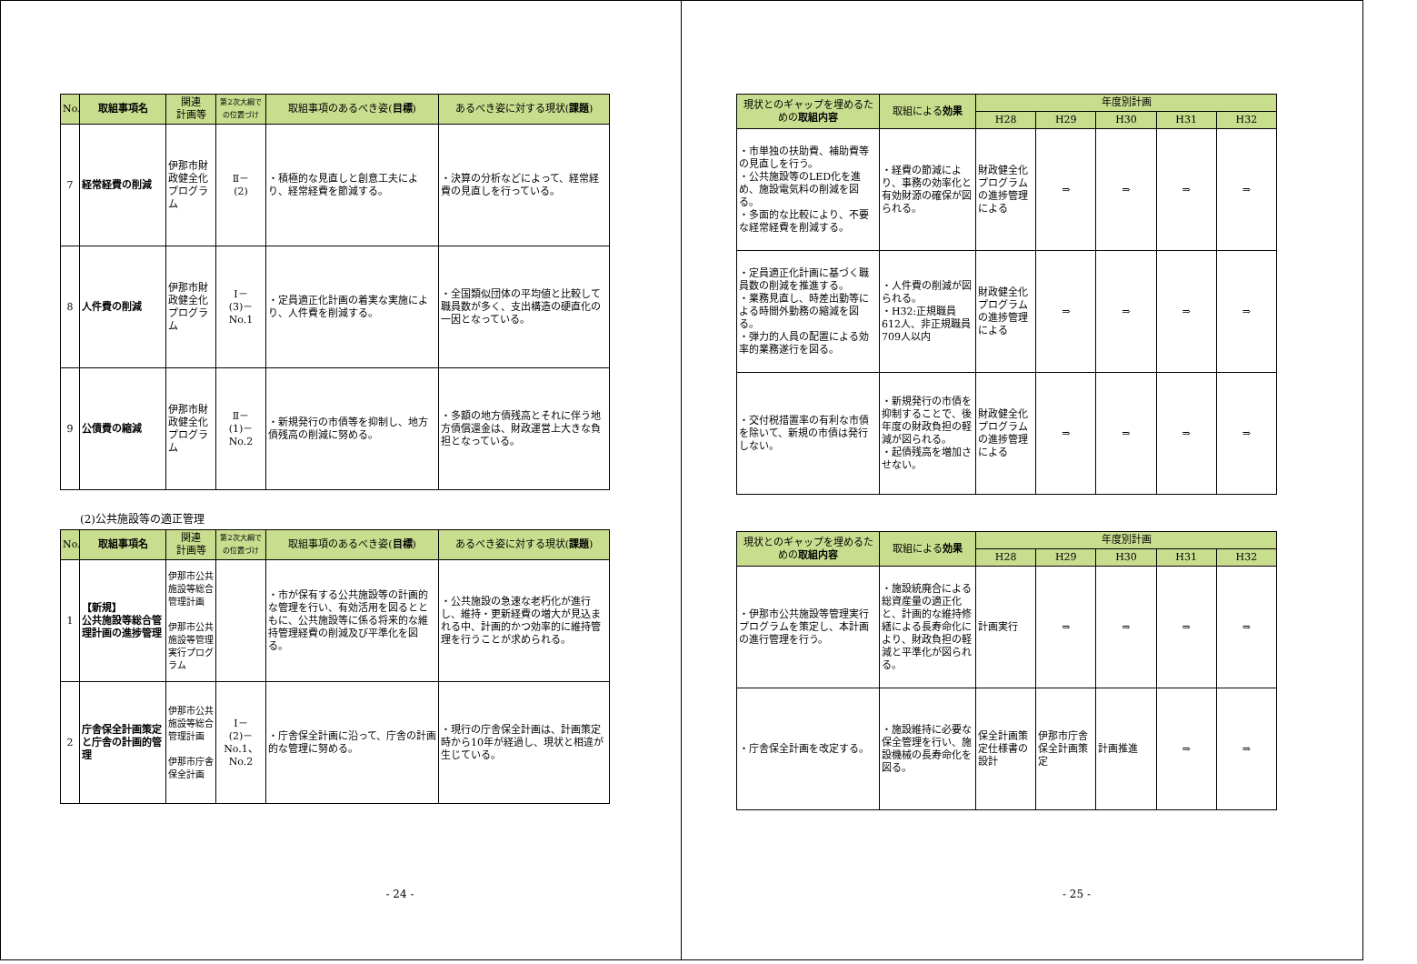| No. | 取組事項名 | 関連 計画等 | 第2次大綱での位置づけ | 取組事項のあるべき姿( 目標 ) | あるべき姿に対する現状( 課題 ) |
| --- | --- | --- | --- | --- | --- |
| 7 | 経常経費の削減 | 伊那市財政健全化プログラム | Ⅱ－ (2) | ・積極的な見直しと創意工夫により、経常経費を節減する。 | ・決算の分析などによって、経常経費の見直しを行っている。 |
| 8 | 人件費の削減 | 伊那市財政健全化プログラム | Ⅰ－ (3)－ No.1 | ・定員適正化計画の着実な実施により、人件費を削減する。 | ・全国類似団体の平均値と比較して職員数が多く、支出構造の硬直化の一因となっている。 |
| 9 | 公債費の縮減 | 伊那市財政健全化プログラム | Ⅱ－ (1)－ No.2 | ・新規発行の市債等を抑制し、地方債残高の削減に努める。 | ・多額の地方債残高とそれに伴う地方債償還金は、財政運営上大きな負担となっている。 |
(2)公共施設等の適正管理
| No. | 取組事項名 | 関連 計画等 | 第2次大綱での位置づけ | 取組事項のあるべき姿( 目標 ) | あるべき姿に対する現状( 課題 ) |
| --- | --- | --- | --- | --- | --- |
| 1 | 【新規】 公共施設等総合管理計画の進捗管理 | 伊那市公共施設等総合管理計画 伊那市公共施設等管理実行プログラム | | ・市が保有する公共施設等の計画的な管理を行い、有効活用を図るとともに、公共施設等に係る将来的な維持管理経費の削減及び平準化を図る。 | ・公共施設の急速な老朽化が進行し、維持・更新経費の増大が見込まれる中、計画的かつ効率的に維持管理を行うことが求められる。 |
| 2 | 庁舎保全計画策定と庁舎の計画的管理 | 伊那市公共施設等総合管理計画 伊那市庁舎保全計画 | Ⅰ－ (2)－ No.1、 No.2 | ・庁舎保全計画に沿って、庁舎の計画的な管理に努める。 | ・現行の庁舎保全計画は、計画策定時から10年が経過し、現状と相違が生じている。 |
- 24 -
| 現状とのギャップを埋めるための 取組内容 | 取組による 効果 | 年度別計画 | | | | |
| --- | --- | --- | --- | --- | --- | --- |
| | | H28 | H29 | H30 | H31 | H32 |
| ・市単独の扶助費、補助費等の見直しを行う。 ・公共施設等のLED化を進め、施設電気料の削減を図る。 ・多面的な比較により、不要な経常経費を削減する。 | ・経費の節減により、事務の効率化と有効財源の確保が図られる。 | 財政健全化プログラムの進捗管理による | ⇒ | ⇒ | ⇒ | ⇒ |
| ・定員適正化計画に基づく職員数の削減を推進する。 ・業務見直し、時差出勤等による時間外勤務の縮減を図る。 ・弾力的人員の配置による効率的業務遂行を図る。 | ・人件費の削減が図られる。 ・H32:正規職員612人、非正規職員709人以内 | 財政健全化プログラムの進捗管理による | ⇒ | ⇒ | ⇒ | ⇒ |
| ・交付税措置率の有利な市債を除いて、新規の市債は発行しない。 | ・新規発行の市債を抑制することで、後年度の財政負担の軽減が図られる。 ・起債残高を増加させない。 | 財政健全化プログラムの進捗管理による | ⇒ | ⇒ | ⇒ | ⇒ |
| 現状とのギャップを埋めるための 取組内容 | 取組による 効果 | 年度別計画 | | | | |
| --- | --- | --- | --- | --- | --- | --- |
| | | H28 | H29 | H30 | H31 | H32 |
| ・伊那市公共施設等管理実行プログラムを策定し、本計画の進行管理を行う。 | ・施設統廃合による総資産量の適正化と、計画的な維持修繕による長寿命化により、財政負担の軽減と平準化が図られる。 | 計画実行 | ⇒ | ⇒ | ⇒ | ⇒ |
| ・庁舎保全計画を改定する。 | ・施設維持に必要な保全管理を行い、施設機械の長寿命化を図る。 | 保全計画策定仕様書の設計 | 伊那市庁舎保全計画策定 | 計画推進 | ⇒ | ⇒ |
- 25 -